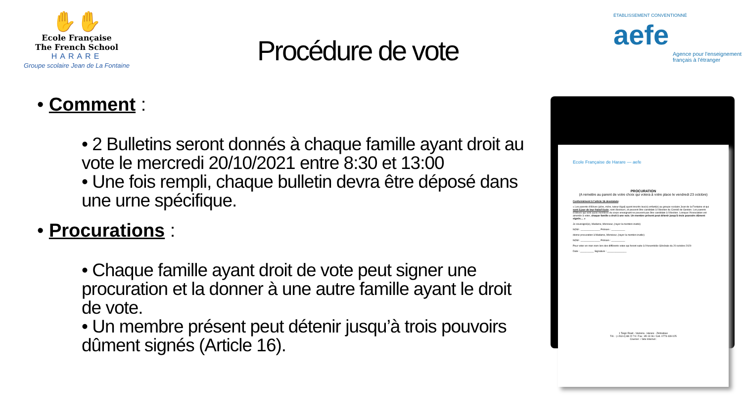✋✋
Ecole Française
The French School
HARARE
Groupe scolaire Jean de La Fontaine
ÉTABLISSEMENT CONVENTIONNÉ aefe
Agence pour l'enseignement français à l'étranger
Procédure de vote
• Comment :
• 2 Bulletins seront donnés à chaque famille ayant droit au vote le mercredi 20/10/2021 entre 8:30 et 13:00
• Une fois rempli, chaque bulletin devra être déposé dans une urne spécifique.
• Procurations :
• Chaque famille ayant droit de vote peut signer une procuration et la donner à une autre famille ayant le droit de vote.
• Un membre présent peut détenir jusqu’à trois pouvoirs dûment signés (Article 16).
Ecole Française de Harare — aefe
PROCURATION
(A remettre au parent de votre choix qui votera à votre place le vendredi 23 octobre)
Conformément à l’article 16 desstatuts:
« Les parents d’élèves (père, mère, tuteur légal) ayant inscrits leur(s) enfant(s) au groupe scolaire Jean de la Fontaine et qui sont à jour de leur fraisd’école, sont électeurs, et peuvent être candidats à l’élection du Comité de Gestion. Les parents d’élèves qui sont aussi membres du corps enseignant ne peuvent pas être candidats à l’élection. Lorsque l’Association est amenée à voter, chaque famille a droit à une voix. Un membre présent peut détenir jusqu’à trois pouvoirs dûment signés.... »
Je soussigné(e), Madame, Monsieur, (rayer la mention inutile)
NOM : ______________ Prénom : __________
donne procuration à Madame, Monsieur, (rayer la mention inutile)
NOM : ______________ Prénom : __________
Pour voter en mon nom lors des différents votes qui feront suite à l’Assemblée Générale du 20 octobre 2020
Date : __________ Signature : ______________
1 Teign Road - Vainona - Harare - Zimbabwe
Tél. : (+263 4) 88 22 74 / Fax : 85 13 06 / Cell. 0773 439 025
Courriel : / Site Internet :